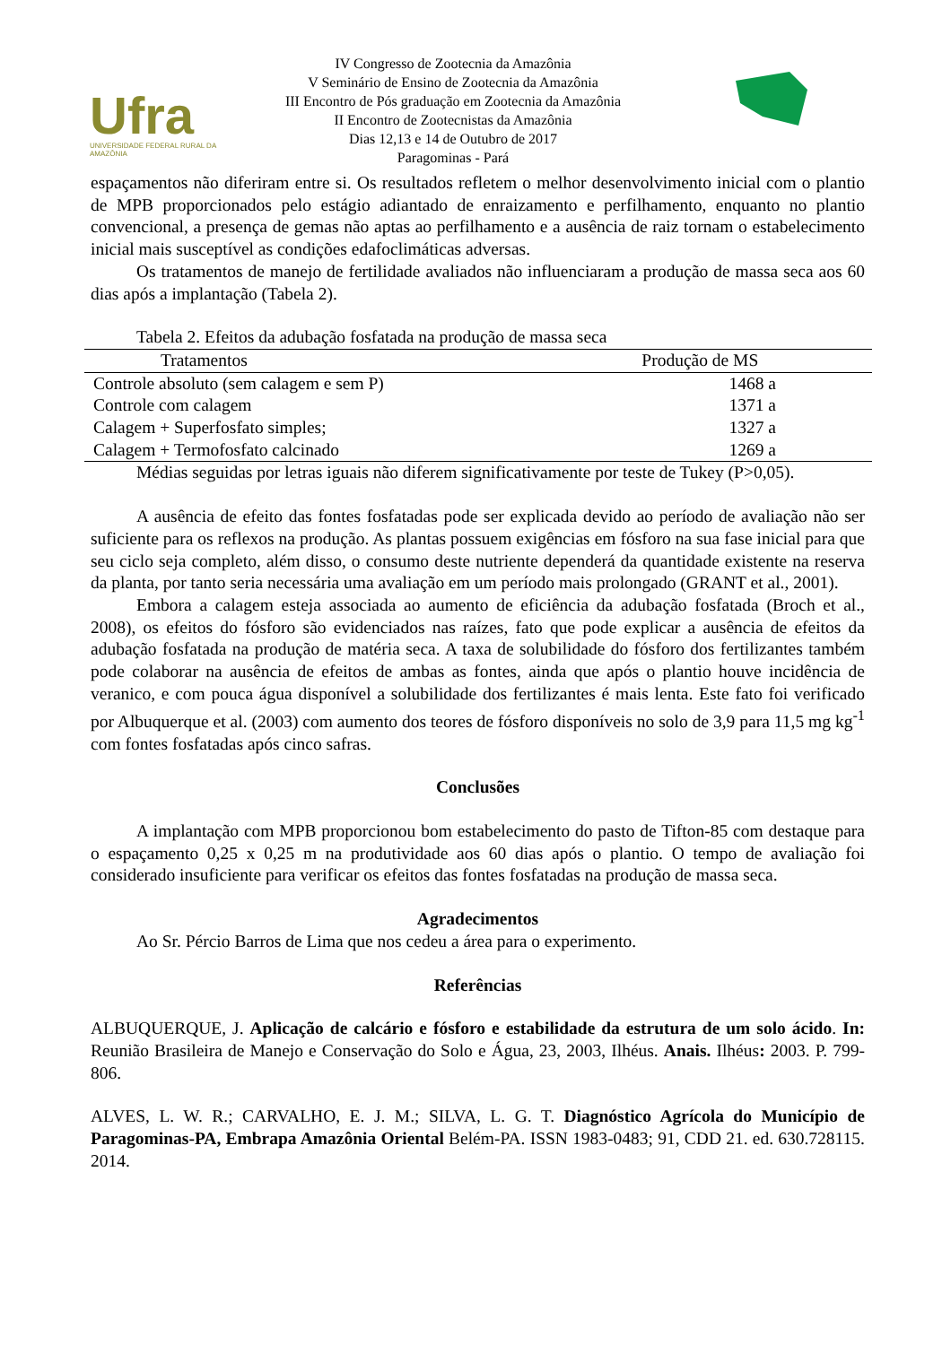Ufra
UNIVERSIDADE FEDERAL RURAL DA AMAZÔNIA
IV Congresso de Zootecnia da Amazônia
V Seminário de Ensino de Zootecnia da Amazônia
III Encontro de Pós graduação em Zootecnia da Amazônia
II Encontro de Zootecnistas da Amazônia
Dias 12,13 e 14 de Outubro de 2017
Paragominas - Pará
espaçamentos não diferiram entre si. Os resultados refletem o melhor desenvolvimento inicial com o plantio de MPB proporcionados pelo estágio adiantado de enraizamento e perfilhamento, enquanto no plantio convencional, a presença de gemas não aptas ao perfilhamento e a ausência de raiz tornam o estabelecimento inicial mais susceptível as condições edafoclimáticas adversas.
Os tratamentos de manejo de fertilidade avaliados não influenciaram a produção de massa seca aos 60 dias após a implantação (Tabela 2).
Tabela 2. Efeitos da adubação fosfatada na produção de massa seca
| Tratamentos | Produção de MS |
| --- | --- |
| Controle absoluto (sem calagem e sem P) | 1468 a |
| Controle com calagem | 1371 a |
| Calagem + Superfosfato simples; | 1327 a |
| Calagem + Termofosfato calcinado | 1269 a |
Médias seguidas por letras iguais não diferem significativamente por teste de Tukey (P>0,05).
A ausência de efeito das fontes fosfatadas pode ser explicada devido ao período de avaliação não ser suficiente para os reflexos na produção. As plantas possuem exigências em fósforo na sua fase inicial para que seu ciclo seja completo, além disso, o consumo deste nutriente dependerá da quantidade existente na reserva da planta, por tanto seria necessária uma avaliação em um período mais prolongado (GRANT et al., 2001).
Embora a calagem esteja associada ao aumento de eficiência da adubação fosfatada (Broch et al., 2008), os efeitos do fósforo são evidenciados nas raízes, fato que pode explicar a ausência de efeitos da adubação fosfatada na produção de matéria seca. A taxa de solubilidade do fósforo dos fertilizantes também pode colaborar na ausência de efeitos de ambas as fontes, ainda que após o plantio houve incidência de veranico, e com pouca água disponível a solubilidade dos fertilizantes é mais lenta. Este fato foi verificado por Albuquerque et al. (2003) com aumento dos teores de fósforo disponíveis no solo de 3,9 para 11,5 mg kg<sup>-1</sup> com fontes fosfatadas após cinco safras.
Conclusões
A implantação com MPB proporcionou bom estabelecimento do pasto de Tifton-85 com destaque para o espaçamento 0,25 x 0,25 m na produtividade aos 60 dias após o plantio. O tempo de avaliação foi considerado insuficiente para verificar os efeitos das fontes fosfatadas na produção de massa seca.
Agradecimentos
Ao Sr. Pércio Barros de Lima que nos cedeu a área para o experimento.
Referências
ALBUQUERQUE, J. Aplicação de calcário e fósforo e estabilidade da estrutura de um solo ácido. In: Reunião Brasileira de Manejo e Conservação do Solo e Água, 23, 2003, Ilhéus. Anais. Ilhéus: 2003. P. 799-806.
ALVES, L. W. R.; CARVALHO, E. J. M.; SILVA, L. G. T. Diagnóstico Agrícola do Município de Paragominas-PA, Embrapa Amazônia Oriental Belém-PA. ISSN 1983-0483; 91, CDD 21. ed. 630.728115. 2014.